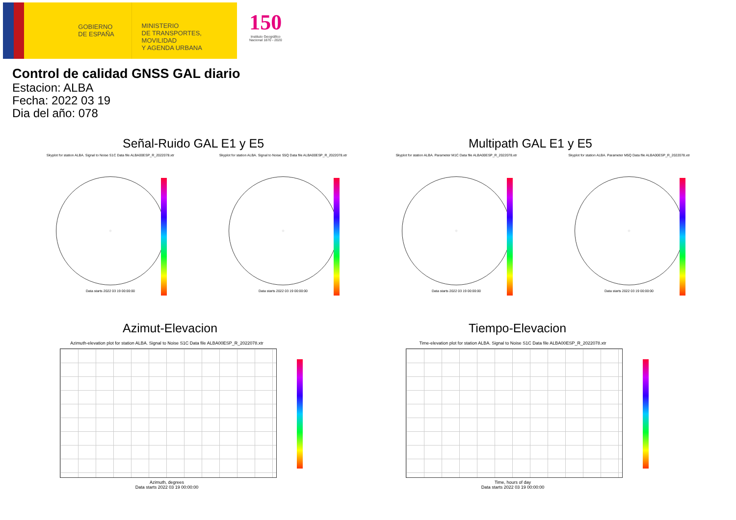GOBIERNO
DE ESPAÑA
MINISTERIO
DE TRANSPORTES, MOVILIDAD
Y AGENDA URBANA
150
Instituto Geográfico
Nacional 1870 - 2020
Control de calidad GNSS GAL diario
Estacion: ALBA
Fecha: 2022 03 19
Dia del año: 078
Señal-Ruido GAL E1 y E5 Multipath GAL E1 y E5
Skyplot for station ALBA. Signal to Noise S1C Data file ALBA00ESP_R_2022078.xtr
Data starts 2022 03 19 00:00:00
Skyplot for station ALBA. Signal to Noise S5Q Data file ALBA00ESP_R_2022078.xtr
Data starts 2022 03 19 00:00:00
Skyplot for station ALBA. Parameter M1C Data file ALBA00ESP_R_2022078.xtr
Data starts 2022 03 19 00:00:00
Skyplot for station ALBA. Parameter M5Q Data file ALBA00ESP_R_2022078.xtr
Data starts 2022 03 19 00:00:00
Azimut-Elevacion Tiempo-Elevacion
Azimuth-elevation plot for station ALBA. Signal to Noise S1C Data file ALBA00ESP_R_2022078.xtr
Azimuth, degrees
Data starts 2022 03 19 00:00:00
Time-elevation plot for station ALBA. Signal to Noise S1C Data file ALBA00ESP_R_2022078.xtr
Time, hours of day
Data starts 2022 03 19 00:00:00